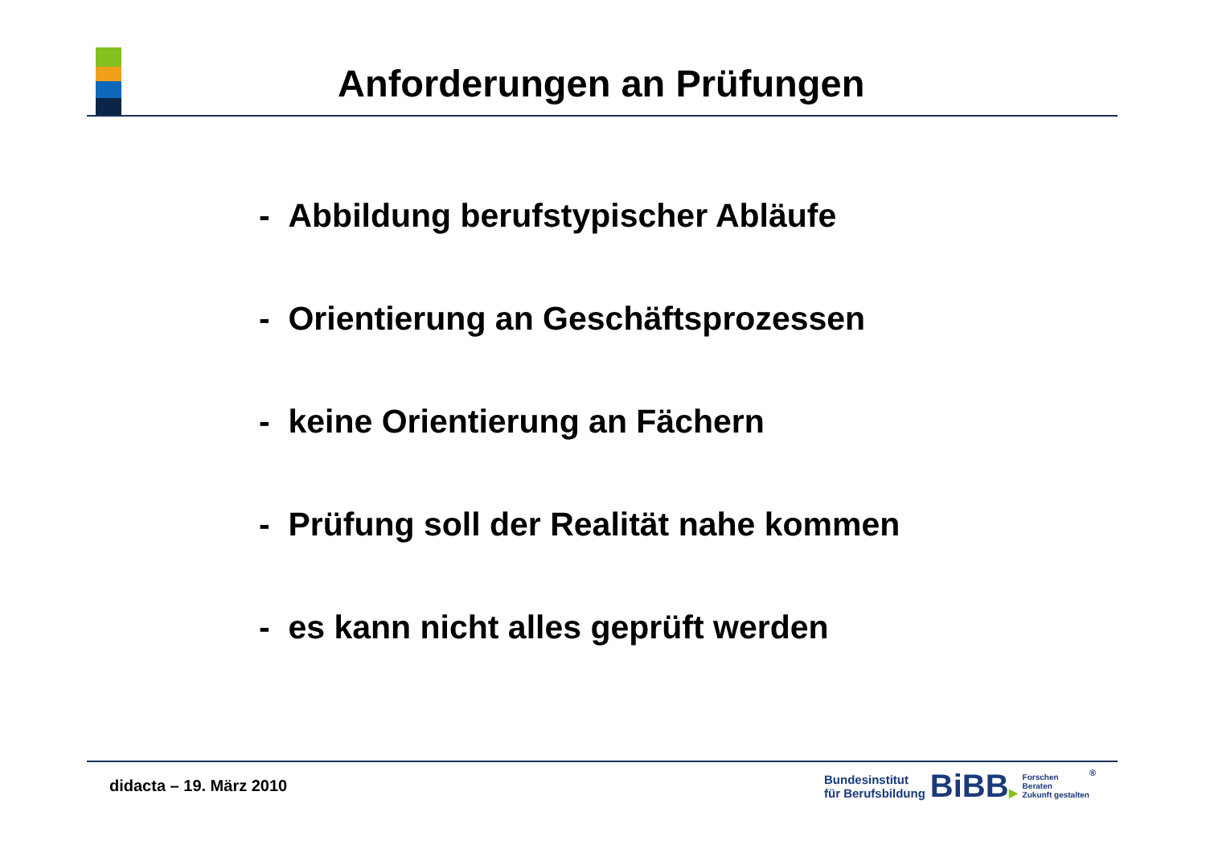Anforderungen an Prüfungen
- Abbildung berufstypischer Abläufe
- Orientierung an Geschäftsprozessen
- keine Orientierung an Fächern
- Prüfung soll der Realität nahe kommen
- es kann nicht alles geprüft werden
didacta – 19. März 2010
Bundesinstitut
für Berufsbildung
BiBB▶
Forschen
Beraten
Zukunft gestalten
®